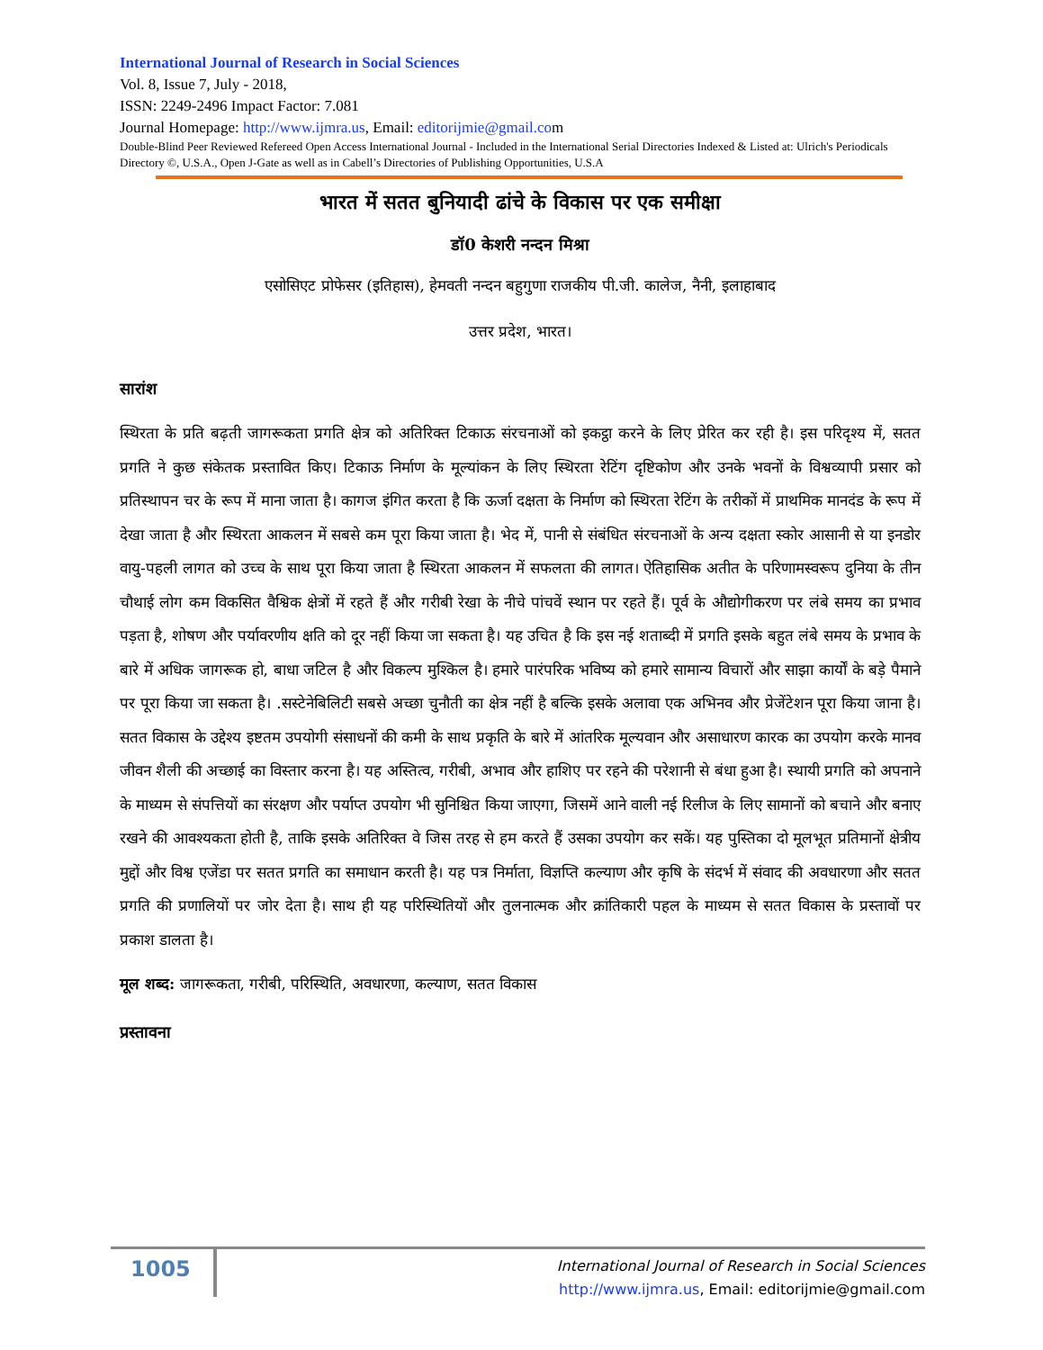International Journal of Research in Social Sciences
Vol. 8, Issue 7, July - 2018,
ISSN: 2249-2496 Impact Factor: 7.081
Journal Homepage: http://www.ijmra.us, Email: editorijmie@gmail.com
Double-Blind Peer Reviewed Refereed Open Access International Journal - Included in the International Serial Directories Indexed & Listed at: Ulrich's Periodicals Directory ©, U.S.A., Open J-Gate as well as in Cabell’s Directories of Publishing Opportunities, U.S.A
भारत में सतत बुनियादी ढांचे के विकास पर एक समीक्षा
डॉ0 केशरी नन्दन मिश्रा
एसोसिएट प्रोफेसर (इतिहास), हेमवती नन्दन बहुगुणा राजकीय पी.जी. कालेज, नैनी, इलाहाबाद
उत्तर प्रदेश, भारत।
सारांश
स्थिरता के प्रति बढ़ती जागरूकता प्रगति क्षेत्र को अतिरिक्त टिकाऊ संरचनाओं को इकट्ठा करने के लिए प्रेरित कर रही है। इस परिदृश्य में, सतत प्रगति ने कुछ संकेतक प्रस्तावित किए। टिकाऊ निर्माण के मूल्यांकन के लिए स्थिरता रेटिंग दृष्टिकोण और उनके भवनों के विश्वव्यापी प्रसार को प्रतिस्थापन चर के रूप में माना जाता है। कागज इंगित करता है कि ऊर्जा दक्षता के निर्माण को स्थिरता रेटिंग के तरीकों में प्राथमिक मानदंड के रूप में देखा जाता है और स्थिरता आकलन में सबसे कम पूरा किया जाता है। भेद में, पानी से संबंधित संरचनाओं के अन्य दक्षता स्कोर आसानी से या इनडोर वायु-पहली लागत को उच्च के साथ पूरा किया जाता है स्थिरता आकलन में सफलता की लागत। ऐतिहासिक अतीत के परिणामस्वरूप दुनिया के तीन चौथाई लोग कम विकसित वैश्विक क्षेत्रों में रहते हैं और गरीबी रेखा के नीचे पांचवें स्थान पर रहते हैं। पूर्व के औद्योगीकरण पर लंबे समय का प्रभाव पड़ता है, शोषण और पर्यावरणीय क्षति को दूर नहीं किया जा सकता है। यह उचित है कि इस नई शताब्दी में प्रगति इसके बहुत लंबे समय के प्रभाव के बारे में अधिक जागरूक हो, बाधा जटिल है और विकल्प मुश्किल है। हमारे पारंपरिक भविष्य को हमारे सामान्य विचारों और साझा कार्यों के बड़े पैमाने पर पूरा किया जा सकता है। .सस्टेनेबिलिटी सबसे अच्छा चुनौती का क्षेत्र नहीं है बल्कि इसके अलावा एक अभिनव और प्रेजेंटेशन पूरा किया जाना है। सतत विकास के उद्देश्य इष्टतम उपयोगी संसाधनों की कमी के साथ प्रकृति के बारे में आंतरिक मूल्यवान और असाधारण कारक का उपयोग करके मानव जीवन शैली की अच्छाई का विस्तार करना है। यह अस्तित्व, गरीबी, अभाव और हाशिए पर रहने की परेशानी से बंधा हुआ है। स्थायी प्रगति को अपनाने के माध्यम से संपत्तियों का संरक्षण और पर्याप्त उपयोग भी सुनिश्चित किया जाएगा, जिसमें आने वाली नई रिलीज के लिए सामानों को बचाने और बनाए रखने की आवश्यकता होती है, ताकि इसके अतिरिक्त वे जिस तरह से हम करते हैं उसका उपयोग कर सकें। यह पुस्तिका दो मूलभूत प्रतिमानों क्षेत्रीय मुद्दों और विश्व एजेंडा पर सतत प्रगति का समाधान करती है। यह पत्र निर्माता, विज्ञप्ति कल्याण और कृषि के संदर्भ में संवाद की अवधारणा और सतत प्रगति की प्रणालियों पर जोर देता है। साथ ही यह परिस्थितियों और तुलनात्मक और क्रांतिकारी पहल के माध्यम से सतत विकास के प्रस्तावों पर प्रकाश डालता है।
मूल शब्द: जागरूकता, गरीबी, परिस्थिति, अवधारणा, कल्याण, सतत विकास
प्रस्तावना
1005
International Journal of Research in Social Sciences
http://www.ijmra.us, Email: editorijmie@gmail.com